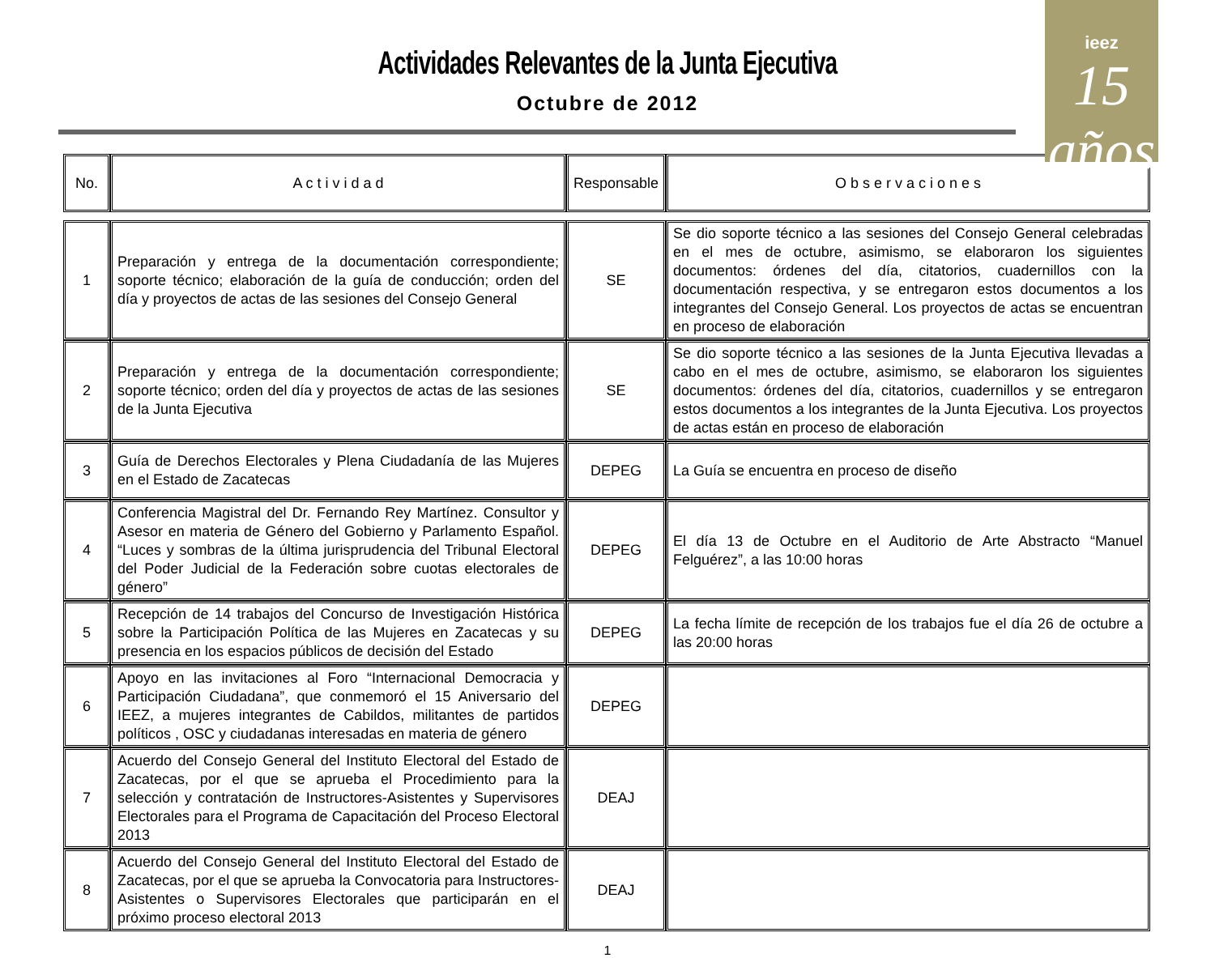Actividades Relevantes de la Junta Ejecutiva
Octubre de 2012
ieez
15 años
| No. | A c t i v i d a d | Responsable | O b s e r v a c i o n e s |
| --- | --- | --- | --- |
| 1 | Preparación y entrega de la documentación correspondiente; soporte técnico; elaboración de la guía de conducción; orden del día y proyectos de actas de las sesiones del Consejo General | SE | Se dio soporte técnico a las sesiones del Consejo General celebradas en el mes de octubre, asimismo, se elaboraron los siguientes documentos: órdenes del día, citatorios, cuadernillos con la documentación respectiva, y se entregaron estos documentos a los integrantes del Consejo General. Los proyectos de actas se encuentran en proceso de elaboración |
| 2 | Preparación y entrega de la documentación correspondiente; soporte técnico; orden del día y proyectos de actas de las sesiones de la Junta Ejecutiva | SE | Se dio soporte técnico a las sesiones de la Junta Ejecutiva llevadas a cabo en el mes de octubre, asimismo, se elaboraron los siguientes documentos: órdenes del día, citatorios, cuadernillos y se entregaron estos documentos a los integrantes de la Junta Ejecutiva. Los proyectos de actas están en proceso de elaboración |
| 3 | Guía de Derechos Electorales y Plena Ciudadanía de las Mujeres en el Estado de Zacatecas | DEPEG | La Guía se encuentra en proceso de diseño |
| 4 | Conferencia Magistral del Dr. Fernando Rey Martínez. Consultor y Asesor en materia de Género del Gobierno y Parlamento Español. “Luces y sombras de la última jurisprudencia del Tribunal Electoral del Poder Judicial de la Federación sobre cuotas electorales de género” | DEPEG | El día 13 de Octubre en el Auditorio de Arte Abstracto “Manuel Felguérez”, a las 10:00 horas |
| 5 | Recepción de 14 trabajos del Concurso de Investigación Histórica sobre la Participación Política de las Mujeres en Zacatecas y su presencia en los espacios públicos de decisión del Estado | DEPEG | La fecha límite de recepción de los trabajos fue el día 26 de octubre a las 20:00 horas |
| 6 | Apoyo en las invitaciones al Foro “Internacional Democracia y Participación Ciudadana”, que conmemoró el 15 Aniversario del IEEZ, a mujeres integrantes de Cabildos, militantes de partidos políticos , OSC y ciudadanas interesadas en materia de género | DEPEG | |
| 7 | Acuerdo del Consejo General del Instituto Electoral del Estado de Zacatecas, por el que se aprueba el Procedimiento para la selección y contratación de Instructores-Asistentes y Supervisores Electorales para el Programa de Capacitación del Proceso Electoral 2013 | DEAJ | |
| 8 | Acuerdo del Consejo General del Instituto Electoral del Estado de Zacatecas, por el que se aprueba la Convocatoria para Instructores-Asistentes o Supervisores Electorales que participarán en el próximo proceso electoral 2013 | DEAJ | |
1